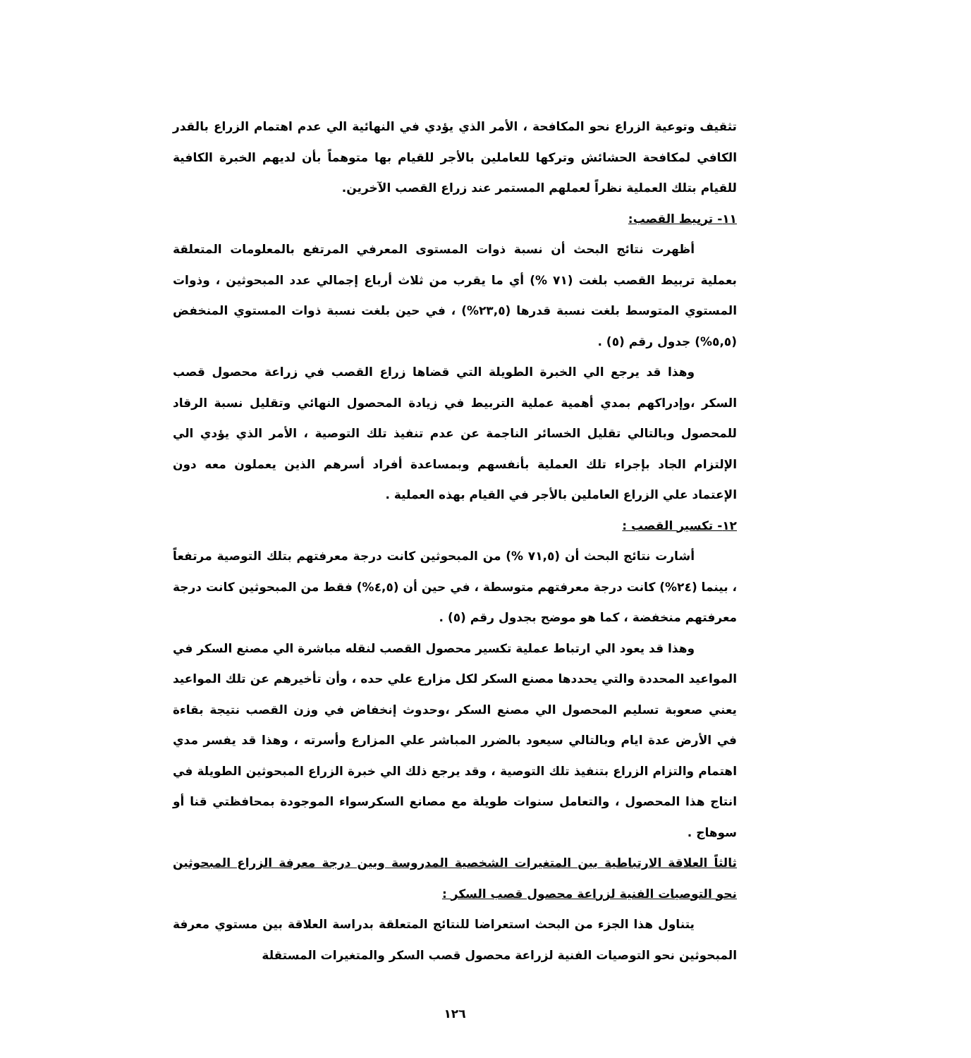تثقيف وتوعية الزراع نحو المكافحة ، الأمر الذي يؤدي في النهائية الي عدم اهتمام الزراع بالقدر الكافي لمكافحة الحشائش وتركها للعاملين بالأجر للقيام بها متوهماً بأن لديهم الخبرة الكافية للقيام بتلك العملية نظراً لعملهم المستمر عند زراع القصب الآخرين.
١١- تربيط القصب:
أظهرت نتائج البحث أن نسبة ذوات المستوى المعرفي المرتفع بالمعلومات المتعلقة بعملية تربيط القصب بلغت (٧١ %) أي ما يقرب من ثلاث أرباع إجمالي عدد المبحوثين ، وذوات المستوي المتوسط بلغت نسبة قدرها (٢٣,٥%) ، في حين بلغت نسبة ذوات المستوي المنخفض (٥,٥%) جدول رقم (٥) .
وهذا قد يرجع الي الخبرة الطويلة التي قضاها زراع القصب في زراعة محصول قصب السكر ،وإدراكهم بمدي أهمية عملية التربيط في زيادة المحصول النهائي وتقليل نسبة الرقاد للمحصول وبالتالي تقليل الخسائر الناجمة عن عدم تنفيذ تلك التوصية ، الأمر الذي يؤدي الي الإلتزام الجاد بإجراء تلك العملية بأنفسهم وبمساعدة أفراد أسرهم الذين يعملون معه دون الإعتماد علي الزراع العاملين بالأجر في القيام بهذه العملية .
١٢- تكسير القصب :
أشارت نتائج البحث أن (٧١,٥ %) من المبحوثين كانت درجة معرفتهم بتلك التوصية مرتفعاً ، بينما (٢٤%) كانت درجة معرفتهم متوسطة ، في حين أن (٤,٥%) فقط من المبحوثين كانت درجة معرفتهم منخفضة ، كما هو موضح بجدول رقم (٥) .
وهذا قد يعود الي ارتباط عملية تكسير محصول القصب لنقله مباشرة الي مصنع السكر في المواعيد المحددة والتي يحددها مصنع السكر لكل مزارع علي حده ، وأن تأخيرهم عن تلك المواعيد يعني صعوبة تسليم المحصول الي مصنع السكر ،وحدوث إنخفاض في وزن القصب نتيجة بقاءة في الأرض عدة ايام وبالتالي سيعود بالضرر المباشر علي المزارع وأسرته ، وهذا قد يفسر مدي اهتمام والتزام الزراع بتنفيذ تلك التوصية ، وقد يرجع ذلك الي خبرة الزراع المبحوثين الطويلة في انتاج هذا المحصول ، والتعامل سنوات طويلة مع مصانع السكرسواء الموجودة بمحافظتي قنا أو سوهاج .
ثالثاً العلاقة الارتباطية بين المتغيرات الشخصية المدروسة وبين درجة معرفة الزراع المبحوثين نحو التوصيات الفنية لزراعة محصول قصب السكر :
يتناول هذا الجزء من البحث استعراضا للنتائج المتعلقة بدراسة العلاقة بين مستوي معرفة المبحوثين نحو التوصيات الفنية لزراعة محصول قصب السكر والمتغيرات المستقلة
١٢٦